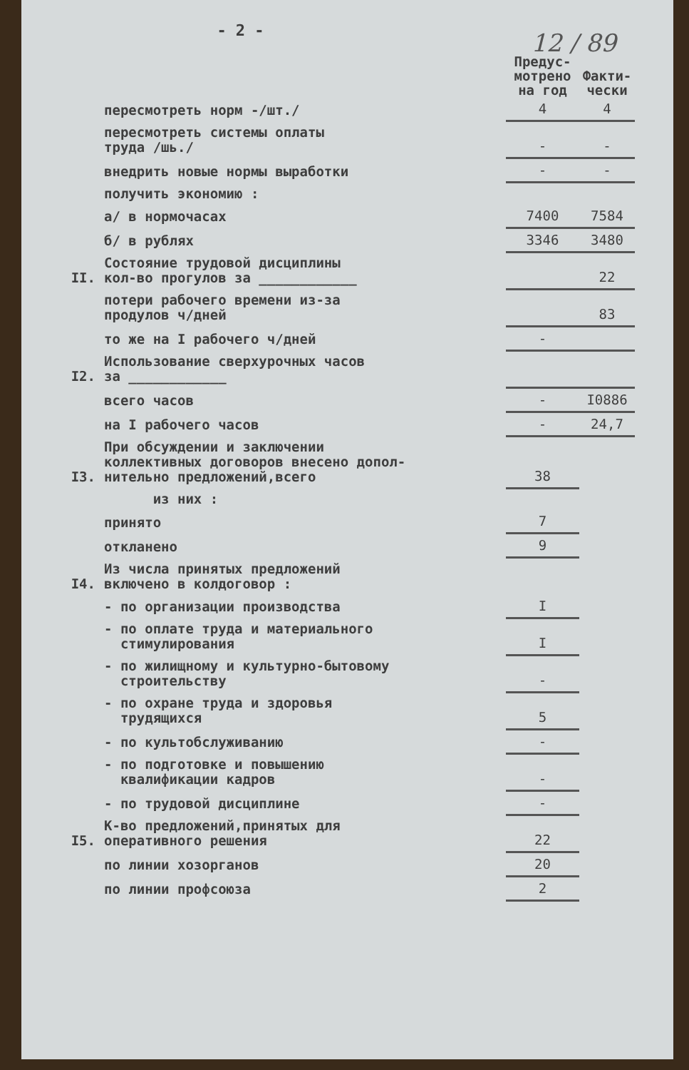- 2 -
12 / 89
| | | Предус- мотрено на год | Факти- чески |
| --- | --- | --- | --- |
| | пересмотреть норм -/шт./ | 4 | 4 |
| | пересмотреть системы оплаты труда /шь./ | - | - |
| | внедрить новые нормы выработки | - | - |
| | получить экономию : | | |
| | а/ в нормочасах | 7400 | 7584 |
| | б/ в рублях | 3346 | 3480 |
| II. | Состояние трудовой дисциплины кол-во прогулов за ____________ | | 22 |
| | потери рабочего времени из-за продулов ч/дней | | 83 |
| | то же на I рабочего ч/дней | - | |
| I2. | Использование сверхурочных часов за ____________ | | |
| | всего часов | - | I0886 |
| | на I рабочего часов | - | 24,7 |
| I3. | При обсуждении и заключении коллективных договоров внесено допол- нительно предложений,всего | 38 | |
| | из них : | | |
| | принято | 7 | |
| | откланено | 9 | |
| I4. | Из числа принятых предложений включено в колдоговор : | | |
| | - по организации производства | I | |
| | - по оплате труда и материального стимулирования | I | |
| | - по жилищному и культурно-бытовому строительству | - | |
| | - по охране труда и здоровья трудящихся | 5 | |
| | - по культобслуживанию | - | |
| | - по подготовке и повышению квалификации кадров | - | |
| | - по трудовой дисциплине | - | |
| I5. | К-во предложений,принятых для оперативного решения | 22 | |
| | по линии хозорганов | 20 | |
| | по линии профсоюза | 2 | |